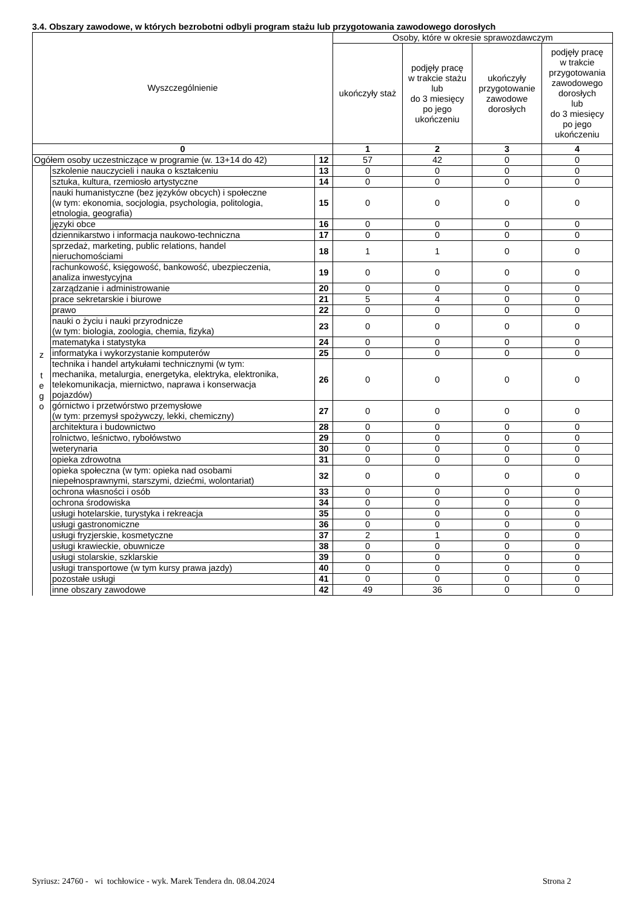3.4. Obszary zawodowe, w których bezrobotni odbyli program stażu lub przygotowania zawodowego dorosłych
| Wyszczególnienie | | | Osoby, które w okresie sprawozdawczym | | | |
| --- | --- | --- | --- | --- | --- | --- |
| | | | ukończyły staż | podjęły pracę w trakcie stażu lub do 3 miesięcy po jego ukończeniu | ukończyły przygotowanie zawodowe dorosłych | podjęły pracę w trakcie przygotowania zawodowego dorosłych lub do 3 miesięcy po jego ukończeniu |
| 0 | | | 1 | 2 | 3 | 4 |
| Ogółem osoby uczestniczące w programie (w. 13+14 do 42) | | 12 | 57 | 42 | 0 | 0 |
| z t e g o | szkolenie nauczycieli i nauka o kształceniu | 13 | 0 | 0 | 0 | 0 |
| | sztuka, kultura, rzemiosło artystyczne | 14 | 0 | 0 | 0 | 0 |
| | nauki humanistyczne (bez języków obcych) i społeczne (w tym: ekonomia, socjologia, psychologia, politologia, etnologia, geografia) | 15 | 0 | 0 | 0 | 0 |
| | języki obce | 16 | 0 | 0 | 0 | 0 |
| | dziennikarstwo i informacja naukowo-techniczna | 17 | 0 | 0 | 0 | 0 |
| | sprzedaż, marketing, public relations, handel nieruchomościami | 18 | 1 | 1 | 0 | 0 |
| | rachunkowość, księgowość, bankowość, ubezpieczenia, analiza inwestycyjna | 19 | 0 | 0 | 0 | 0 |
| | zarządzanie i administrowanie | 20 | 0 | 0 | 0 | 0 |
| | prace sekretarskie i biurowe | 21 | 5 | 4 | 0 | 0 |
| | prawo | 22 | 0 | 0 | 0 | 0 |
| | nauki o życiu i nauki przyrodnicze (w tym: biologia, zoologia, chemia, fizyka) | 23 | 0 | 0 | 0 | 0 |
| | matematyka i statystyka | 24 | 0 | 0 | 0 | 0 |
| | informatyka i wykorzystanie komputerów | 25 | 0 | 0 | 0 | 0 |
| | technika i handel artykułami technicznymi (w tym: mechanika, metalurgia, energetyka, elektryka, elektronika, telekomunikacja, miernictwo, naprawa i konserwacja pojazdów) | 26 | 0 | 0 | 0 | 0 |
| | górnictwo i przetwórstwo przemysłowe (w tym: przemysł spożywczy, lekki, chemiczny) | 27 | 0 | 0 | 0 | 0 |
| | architektura i budownictwo | 28 | 0 | 0 | 0 | 0 |
| | rolnictwo, leśnictwo, rybołówstwo | 29 | 0 | 0 | 0 | 0 |
| | weterynaria | 30 | 0 | 0 | 0 | 0 |
| | opieka zdrowotna | 31 | 0 | 0 | 0 | 0 |
| | opieka społeczna (w tym: opieka nad osobami niepełnosprawnymi, starszymi, dziećmi, wolontariat) | 32 | 0 | 0 | 0 | 0 |
| | ochrona własności i osób | 33 | 0 | 0 | 0 | 0 |
| | ochrona środowiska | 34 | 0 | 0 | 0 | 0 |
| | usługi hotelarskie, turystyka i rekreacja | 35 | 0 | 0 | 0 | 0 |
| | usługi gastronomiczne | 36 | 0 | 0 | 0 | 0 |
| | usługi fryzjerskie, kosmetyczne | 37 | 2 | 1 | 0 | 0 |
| | usługi krawieckie, obuwnicze | 38 | 0 | 0 | 0 | 0 |
| | usługi stolarskie, szklarskie | 39 | 0 | 0 | 0 | 0 |
| | usługi transportowe (w tym kursy prawa jazdy) | 40 | 0 | 0 | 0 | 0 |
| | pozostałe usługi | 41 | 0 | 0 | 0 | 0 |
| | inne obszary zawodowe | 42 | 49 | 36 | 0 | 0 |
Syriusz: 24760 - wi tochłowice - wyk. Marek Tendera dn. 08.04.2024 Strona 2